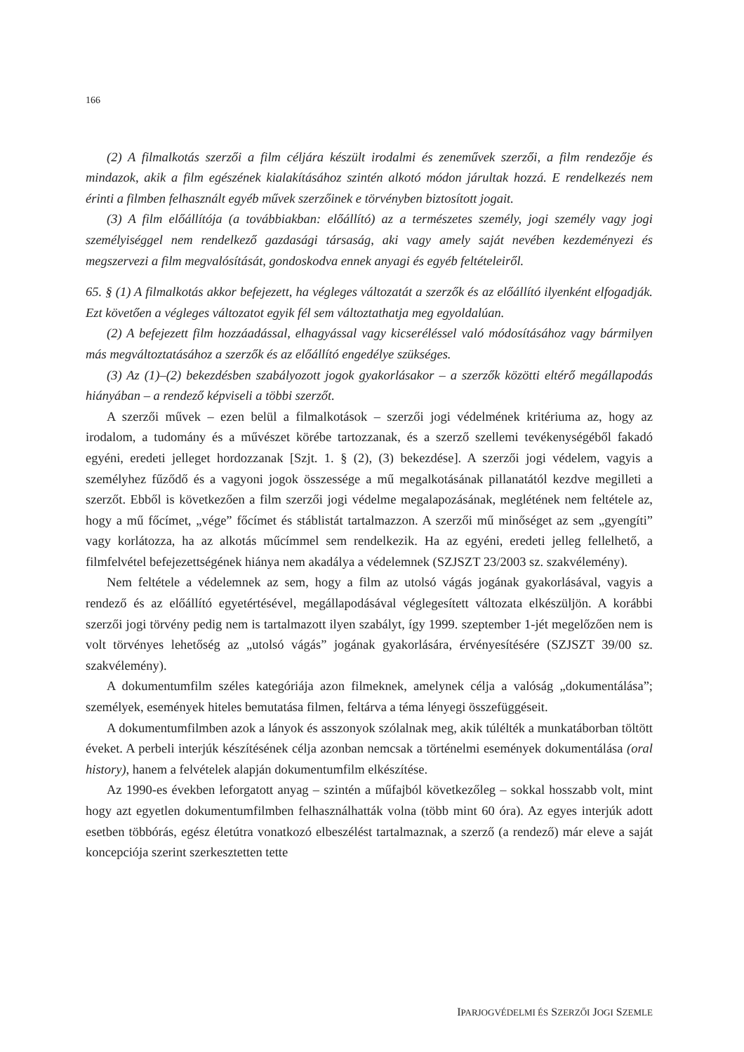166
(2) A filmalkotás szerzői a film céljára készült irodalmi és zeneművek szerzői, a film rendezője és mindazok, akik a film egészének kialakításához szintén alkotó módon járultak hozzá. E rendelkezés nem érinti a filmben felhasznált egyéb művek szerzőinek e törvényben biztosított jogait.
(3) A film előállítója (a továbbiakban: előállító) az a természetes személy, jogi személy vagy jogi személyiséggel nem rendelkező gazdasági társaság, aki vagy amely saját nevében kezdeményezi és megszervezi a film megvalósítását, gondoskodva ennek anyagi és egyéb feltételeiről.
65. § (1) A filmalkotás akkor befejezett, ha végleges változatát a szerzők és az előállító ilyenként elfogadják. Ezt követően a végleges változatot egyik fél sem változtathatja meg egyoldalúan.
(2) A befejezett film hozzáadással, elhagyással vagy kicseréléssel való módosításához vagy bármilyen más megváltoztatásához a szerzők és az előállító engedélye szükséges.
(3) Az (1)–(2) bekezdésben szabályozott jogok gyakorlásakor – a szerzők közötti eltérő megállapodás hiányában – a rendező képviseli a többi szerzőt.
A szerzői művek – ezen belül a filmalkotások – szerzői jogi védelmének kritériuma az, hogy az irodalom, a tudomány és a művészet körébe tartozzanak, és a szerző szellemi tevékenységéből fakadó egyéni, eredeti jelleget hordozzanak [Szjt. 1. § (2), (3) bekezdése]. A szerzői jogi védelem, vagyis a személyhez fűződő és a vagyoni jogok összessége a mű megalkotásának pillanatától kezdve megilleti a szerzőt. Ebből is következően a film szerzői jogi védelme megalapozásának, meglétének nem feltétele az, hogy a mű főcímet, „vége” főcímet és stáblistát tartalmazzon. A szerzői mű minőséget az sem „gyengíti” vagy korlátozza, ha az alkotás műcímmel sem rendelkezik. Ha az egyéni, eredeti jelleg fellelhető, a filmfelvétel befejezettségének hiánya nem akadálya a védelemnek (SZJSZT 23/2003 sz. szakvélemény).
Nem feltétele a védelemnek az sem, hogy a film az utolsó vágás jogának gyakorlásával, vagyis a rendező és az előállító egyetértésével, megállapodásával véglegesített változata elkészüljön. A korábbi szerzői jogi törvény pedig nem is tartalmazott ilyen szabályt, így 1999. szeptember 1-jét megelőzően nem is volt törvényes lehetőség az „utolsó vágás” jogának gyakorlására, érvényesítésére (SZJSZT 39/00 sz. szakvélemény).
A dokumentumfilm széles kategóriája azon filmeknek, amelynek célja a valóság „dokumentálása”; személyek, események hiteles bemutatása filmen, feltárva a téma lényegi összefüggéseit.
A dokumentumfilmben azok a lányok és asszonyok szólalnak meg, akik túlélték a munkatáborban töltött éveket. A perbeli interjúk készítésének célja azonban nemcsak a történelmi események dokumentálása (oral history), hanem a felvételek alapján dokumentumfilm elkészítése.
Az 1990-es években leforgatott anyag – szintén a műfajból következőleg – sokkal hosszabb volt, mint hogy azt egyetlen dokumentumfilmben felhasználhatták volna (több mint 60 óra). Az egyes interjúk adott esetben többórás, egész életútra vonatkozó elbeszélést tartalmaznak, a szerző (a rendező) már eleve a saját koncepciója szerint szerkesztetten tette
IPARJOGVÉDELMI ÉS SZERZŐI JOGI SZEMLE